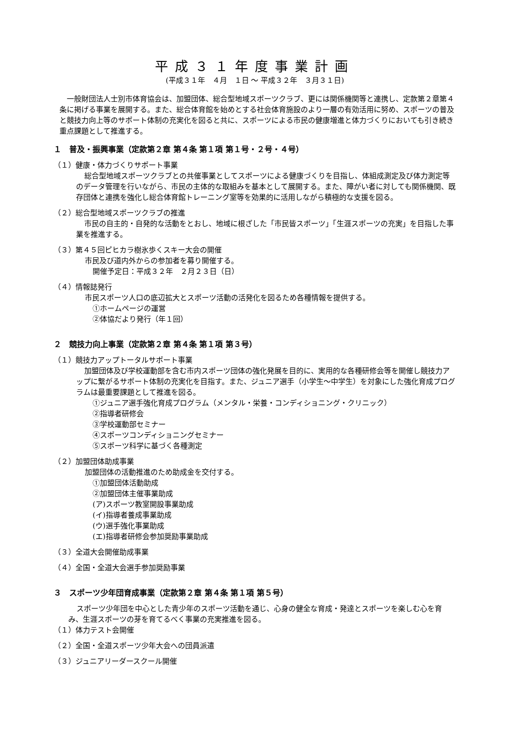平成３１年度事業計画
(平成３１年　４月　１日 ～ 平成３２年　３月３１日)
一般財団法人士別市体育協会は、加盟団体、総合型地域スポーツクラブ、更には関係機関等と連携し、定款第２章第４条に掲げる事業を展開する。また、総合体育館を始めとする社会体育施設のより一層の有効活用に努め、スポーツの普及と競技力向上等のサポート体制の充実化を図ると共に、スポーツによる市民の健康増進と体力づくりにおいても引き続き重点課題として推進する。
１　普及・振興事業（定款第２章 第４条 第１項 第１号・２号・４号）
（１）健康・体力づくりサポート事業
総合型地域スポーツクラブとの共催事業としてスポーツによる健康づくりを目指し、体組成測定及び体力測定等のデータ管理を行いながら、市民の主体的な取組みを基本として展開する。また、障がい者に対しても関係機関、既存団体と連携を強化し総合体育館トレーニング室等を効果的に活用しながら積極的な支援を図る。
（２）総合型地域スポーツクラブの推進
市民の自主的・自発的な活動をとおし、地域に根ざした「市民皆スポーツ」「生涯スポーツの充実」を目指した事業を推進する。
（３）第４５回ピヒカラ樹氷歩くスキー大会の開催
市民及び道内外からの参加者を募り開催する。
開催予定日：平成３２年　２月２３日（日）
（４）情報誌発行
市民スポーツ人口の底辺拡大とスポーツ活動の活発化を図るため各種情報を提供する。
①ホームページの運営
②体協だより発行（年１回）
２　競技力向上事業（定款第２章 第４条 第１項 第３号）
（１）競技力アップトータルサポート事業
加盟団体及び学校運動部を含む市内スポーツ団体の強化発展を目的に、実用的な各種研修会等を開催し競技力アップに繋がるサポート体制の充実化を目指す。また、ジュニア選手（小学生～中学生）を対象にした強化育成プログラムは最重要課題として推進を図る。
①ジュニア選手強化育成プログラム（メンタル・栄養・コンディショニング・クリニック）
②指導者研修会
③学校運動部セミナー
④スポーツコンディショニングセミナー
⑤スポーツ科学に基づく各種測定
（２）加盟団体助成事業
加盟団体の活動推進のため助成金を交付する。
①加盟団体活動助成
②加盟団体主催事業助成
(ア)スポーツ教室開設事業助成
(イ)指導者養成事業助成
(ウ)選手強化事業助成
(エ)指導者研修会参加奨励事業助成
（３）全道大会開催助成事業
（４）全国・全道大会選手参加奨励事業
３　スポーツ少年団育成事業（定款第２章 第４条 第１項 第５号）
スポーツ少年団を中心とした青少年のスポーツ活動を通じ、心身の健全な育成・発達とスポーツを楽しむ心を育み、生涯スポーツの芽を育てるべく事業の充実推進を図る。
（１）体力テスト会開催
（２）全国・全道スポーツ少年大会への団員派遣
（３）ジュニアリーダースクール開催